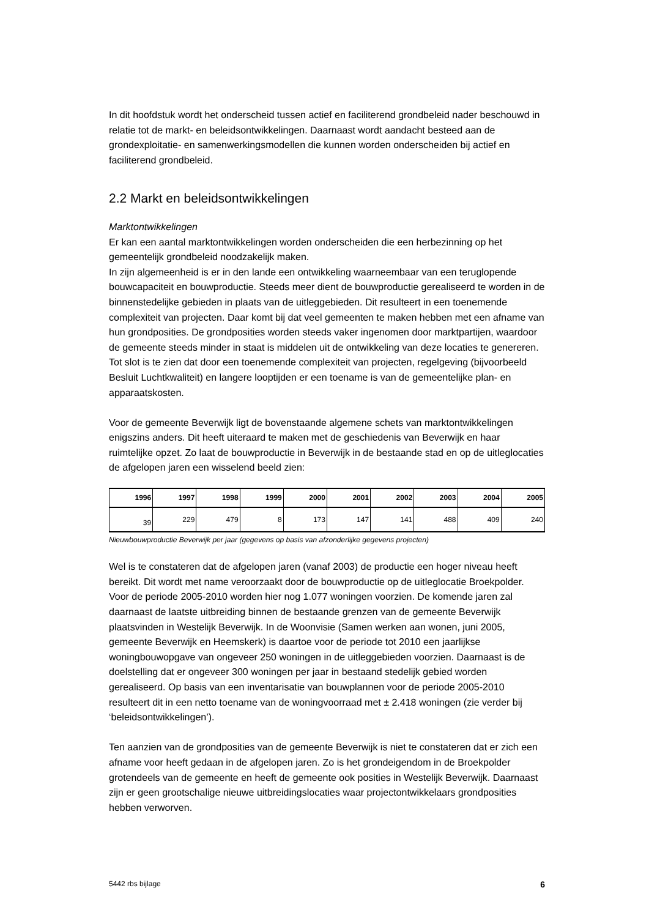In dit hoofdstuk wordt het onderscheid tussen actief en faciliterend grondbeleid nader beschouwd in relatie tot de markt- en beleidsontwikkelingen. Daarnaast wordt aandacht besteed aan de grondexploitatie- en samenwerkingsmodellen die kunnen worden onderscheiden bij actief en faciliterend grondbeleid.
2.2 Markt en beleidsontwikkelingen
Marktontwikkelingen
Er kan een aantal marktontwikkelingen worden onderscheiden die een herbezinning op het gemeentelijk grondbeleid noodzakelijk maken.
In zijn algemeenheid is er in den lande een ontwikkeling waarneembaar van een teruglopende bouwcapaciteit en bouwproductie. Steeds meer dient de bouwproductie gerealiseerd te worden in de binnenstedelijke gebieden in plaats van de uitleggebieden. Dit resulteert in een toenemende complexiteit van projecten. Daar komt bij dat veel gemeenten te maken hebben met een afname van hun grondposities. De grondposities worden steeds vaker ingenomen door marktpartijen, waardoor de gemeente steeds minder in staat is middelen uit de ontwikkeling van deze locaties te genereren. Tot slot is te zien dat door een toenemende complexiteit van projecten, regelgeving (bijvoorbeeld Besluit Luchtkwaliteit) en langere looptijden er een toename is van de gemeentelijke plan- en apparaatskosten.
Voor de gemeente Beverwijk ligt de bovenstaande algemene schets van marktontwikkelingen enigszins anders. Dit heeft uiteraard te maken met de geschiedenis van Beverwijk en haar ruimtelijke opzet. Zo laat de bouwproductie in Beverwijk in de bestaande stad en op de uitleglocaties de afgelopen jaren een wisselend beeld zien:
| 1996 | 1997 | 1998 | 1999 | 2000 | 2001 | 2002 | 2003 | 2004 | 2005 |
| --- | --- | --- | --- | --- | --- | --- | --- | --- | --- |
| 39 | 229 | 479 | 8 | 173 | 147 | 141 | 488 | 409 | 240 |
Nieuwbouwproductie Beverwijk per jaar (gegevens op basis van afzonderlijke gegevens projecten)
Wel is te constateren dat de afgelopen jaren (vanaf 2003) de productie een hoger niveau heeft bereikt. Dit wordt met name veroorzaakt door de bouwproductie op de uitleglocatie Broekpolder. Voor de periode 2005-2010 worden hier nog 1.077 woningen voorzien. De komende jaren zal daarnaast de laatste uitbreiding binnen de bestaande grenzen van de gemeente Beverwijk plaatsvinden in Westelijk Beverwijk. In de Woonvisie (Samen werken aan wonen, juni 2005, gemeente Beverwijk en Heemskerk) is daartoe voor de periode tot 2010 een jaarlijkse woningbouwopgave van ongeveer 250 woningen in de uitleggebieden voorzien. Daarnaast is de doelstelling dat er ongeveer 300 woningen per jaar in bestaand stedelijk gebied worden gerealiseerd. Op basis van een inventarisatie van bouwplannen voor de periode 2005-2010 resulteert dit in een netto toename van de woningvoorraad met ± 2.418 woningen (zie verder bij ‘beleidsontwikkelingen’).
Ten aanzien van de grondposities van de gemeente Beverwijk is niet te constateren dat er zich een afname voor heeft gedaan in de afgelopen jaren. Zo is het grondeigendom in de Broekpolder grotendeels van de gemeente en heeft de gemeente ook posities in Westelijk Beverwijk. Daarnaast zijn er geen grootschalige nieuwe uitbreidingslocaties waar projectontwikkelaars grondposities hebben verworven.
5442 rbs bijlage 6